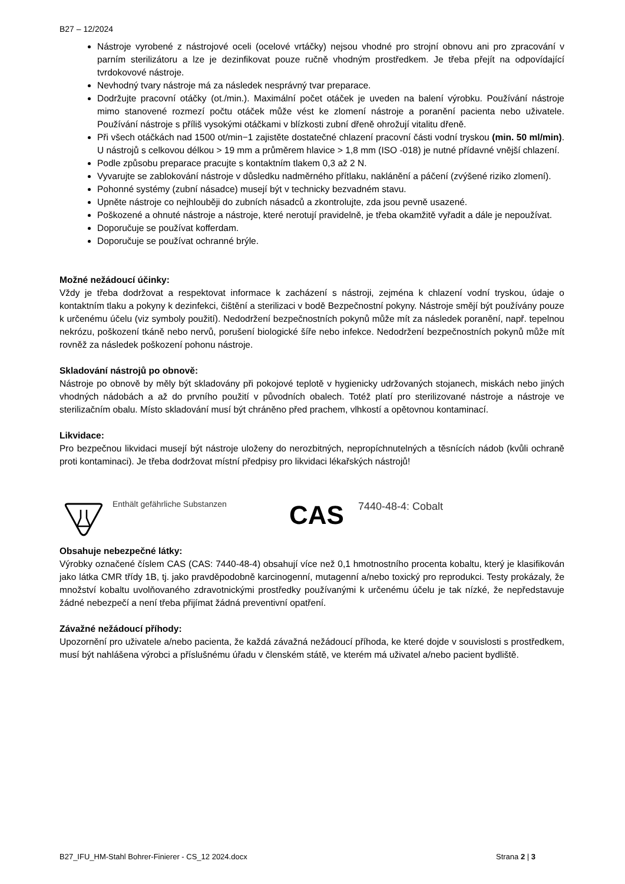B27 – 12/2024
Nástroje vyrobené z nástrojové oceli (ocelové vrtáčky) nejsou vhodné pro strojní obnovu ani pro zpracování v parním sterilizátoru a lze je dezinfikovat pouze ručně vhodným prostředkem. Je třeba přejít na odpovídající tvrdokovové nástroje.
Nevhodný tvary nástroje má za následek nesprávný tvar preparace.
Dodržujte pracovní otáčky (ot./min.). Maximální počet otáček je uveden na balení výrobku. Používání nástroje mimo stanovené rozmezí počtu otáček může vést ke zlomení nástroje a poranění pacienta nebo uživatele. Používání nástroje s příliš vysokými otáčkami v blízkosti zubní dřeně ohrožují vitalitu dřeně.
Při všech otáčkách nad 1500 ot/min−1 zajistěte dostatečné chlazení pracovní části vodní tryskou (min. 50 ml/min). U nástrojů s celkovou délkou > 19 mm a průměrem hlavice > 1,8 mm (ISO -018) je nutné přídavné vnější chlazení.
Podle způsobu preparace pracujte s kontaktním tlakem 0,3 až 2 N.
Vyvarujte se zablokování nástroje v důsledku nadměrného přítlaku, naklánění a páčení (zvýšené riziko zlomení).
Pohonné systémy (zubní násadce) musejí být v technicky bezvadném stavu.
Upněte nástroje co nejhlouběji do zubních násadců a zkontrolujte, zda jsou pevně usazené.
Poškozené a ohnuté nástroje a nástroje, které nerotují pravidelně, je třeba okamžitě vyřadit a dále je nepoužívat.
Doporučuje se používat kofferdam.
Doporučuje se používat ochranné brýle.
Možné nežádoucí účinky:
Vždy je třeba dodržovat a respektovat informace k zacházení s nástroji, zejména k chlazení vodní tryskou, údaje o kontaktním tlaku a pokyny k dezinfekci, čištění a sterilizaci v bodě Bezpečnostní pokyny. Nástroje smějí být používány pouze k určenému účelu (viz symboly použití). Nedodržení bezpečnostních pokynů může mít za následek poranění, např. tepelnou nekrózu, poškození tkáně nebo nervů, porušení biologické šíře nebo infekce. Nedodržení bezpečnostních pokynů může mít rovněž za následek poškození pohonu nástroje.
Skladování nástrojů po obnově:
Nástroje po obnově by měly být skladovány při pokojové teplotě v hygienicky udržovaných stojanech, miskách nebo jiných vhodných nádobách a až do prvního použití v původních obalech. Totéž platí pro sterilizované nástroje a nástroje ve sterilizačním obalu. Místo skladování musí být chráněno před prachem, vlhkostí a opětovnou kontaminací.
Likvidace:
Pro bezpečnou likvidaci musejí být nástroje uloženy do nerozbitných, nepropíchnutelných a těsnících nádob (kvůli ochraně proti kontaminaci). Je třeba dodržovat místní předpisy pro likvidaci lékařských nástrojů!
Enthält gefährliche Substanzen CAS 7440-48-4: Cobalt
Obsahuje nebezpečné látky:
Výrobky označené číslem CAS (CAS: 7440-48-4) obsahují více než 0,1 hmotnostního procenta kobaltu, který je klasifikován jako látka CMR třídy 1B, tj. jako pravděpodobně karcinogenní, mutagenní a/nebo toxický pro reprodukci. Testy prokázaly, že množství kobaltu uvolňovaného zdravotnickými prostředky používanými k určenému účelu je tak nízké, že nepředstavuje žádné nebezpečí a není třeba přijímat žádná preventivní opatření.
Závažné nežádoucí příhody:
Upozornění pro uživatele a/nebo pacienta, že každá závažná nežádoucí příhoda, ke které dojde v souvislosti s prostředkem, musí být nahlášena výrobci a příslušnému úřadu v členském státě, ve kterém má uživatel a/nebo pacient bydliště.
B27_IFU_HM-Stahl Bohrer-Finierer - CS_12 2024.docx Strana 2 | 3